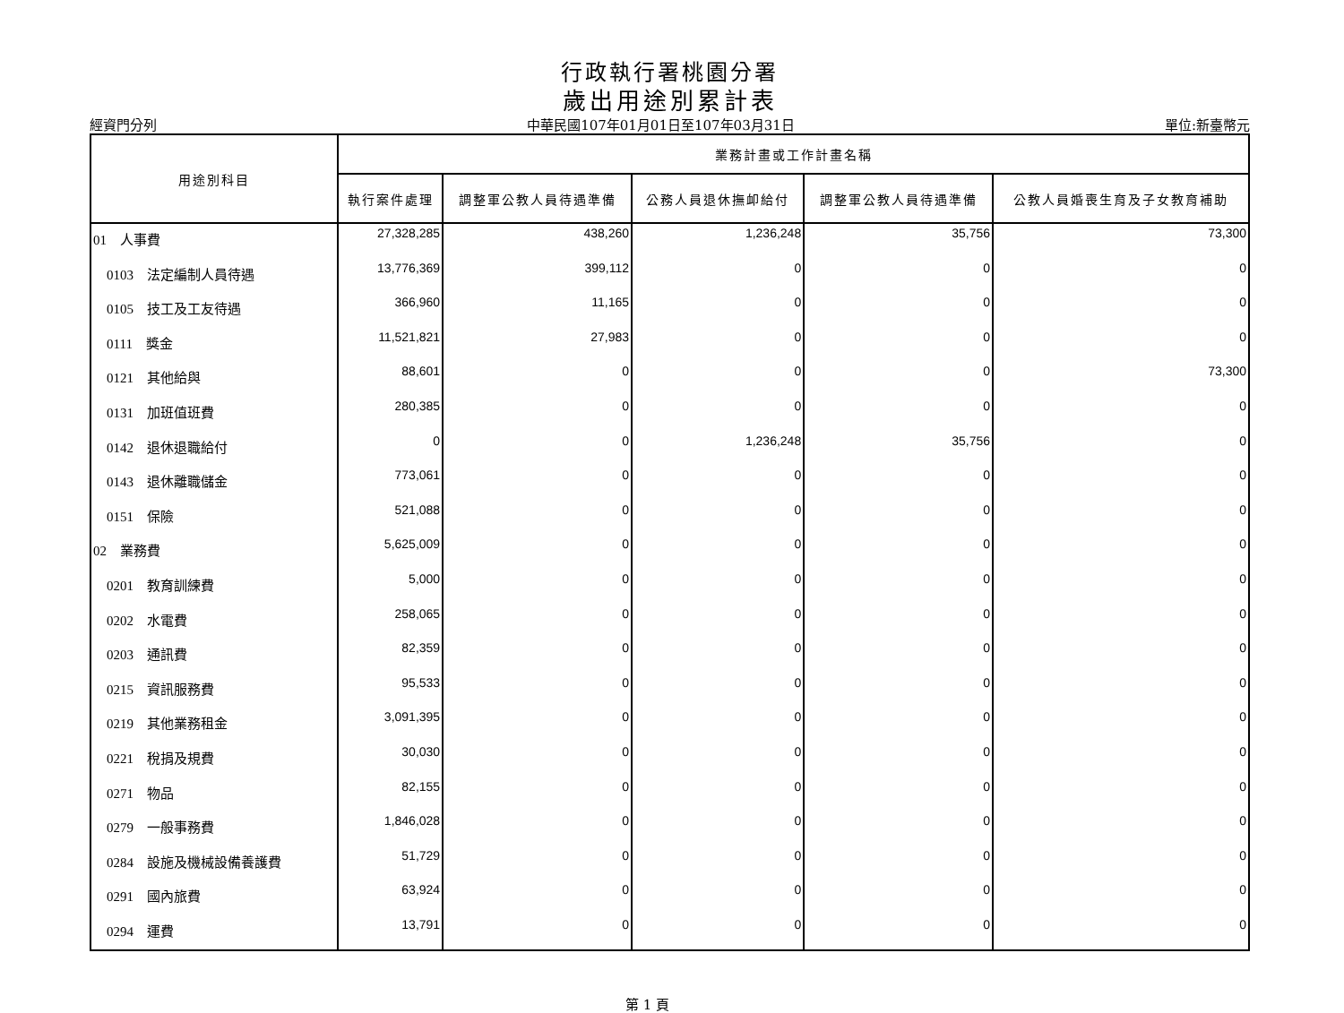行政執行署桃園分署
歲出用途別累計表
經資門分列 中華民國107年01月01日至107年03月31日 單位:新臺幣元
| 用途別科目 | 業務計畫或工作計畫名稱 | | | | |
| --- | --- | --- | --- | --- | --- |
| | 執行案件處理 | 調整軍公教人員待遇準備 | 公務人員退休撫卹給付 | 調整軍公教人員待遇準備 | 公教人員婚喪生育及子女教育補助 |
| 01 人事費 | 27,328,285 | 438,260 | 1,236,248 | 35,756 | 73,300 |
| 0103 法定編制人員待遇 | 13,776,369 | 399,112 | 0 | 0 | 0 |
| 0105 技工及工友待遇 | 366,960 | 11,165 | 0 | 0 | 0 |
| 0111 獎金 | 11,521,821 | 27,983 | 0 | 0 | 0 |
| 0121 其他給與 | 88,601 | 0 | 0 | 0 | 73,300 |
| 0131 加班值班費 | 280,385 | 0 | 0 | 0 | 0 |
| 0142 退休退職給付 | 0 | 0 | 1,236,248 | 35,756 | 0 |
| 0143 退休離職儲金 | 773,061 | 0 | 0 | 0 | 0 |
| 0151 保險 | 521,088 | 0 | 0 | 0 | 0 |
| 02 業務費 | 5,625,009 | 0 | 0 | 0 | 0 |
| 0201 教育訓練費 | 5,000 | 0 | 0 | 0 | 0 |
| 0202 水電費 | 258,065 | 0 | 0 | 0 | 0 |
| 0203 通訊費 | 82,359 | 0 | 0 | 0 | 0 |
| 0215 資訊服務費 | 95,533 | 0 | 0 | 0 | 0 |
| 0219 其他業務租金 | 3,091,395 | 0 | 0 | 0 | 0 |
| 0221 稅捐及規費 | 30,030 | 0 | 0 | 0 | 0 |
| 0271 物品 | 82,155 | 0 | 0 | 0 | 0 |
| 0279 一般事務費 | 1,846,028 | 0 | 0 | 0 | 0 |
| 0284 設施及機械設備養護費 | 51,729 | 0 | 0 | 0 | 0 |
| 0291 國內旅費 | 63,924 | 0 | 0 | 0 | 0 |
| 0294 運費 | 13,791 | 0 | 0 | 0 | 0 |
第 1 頁